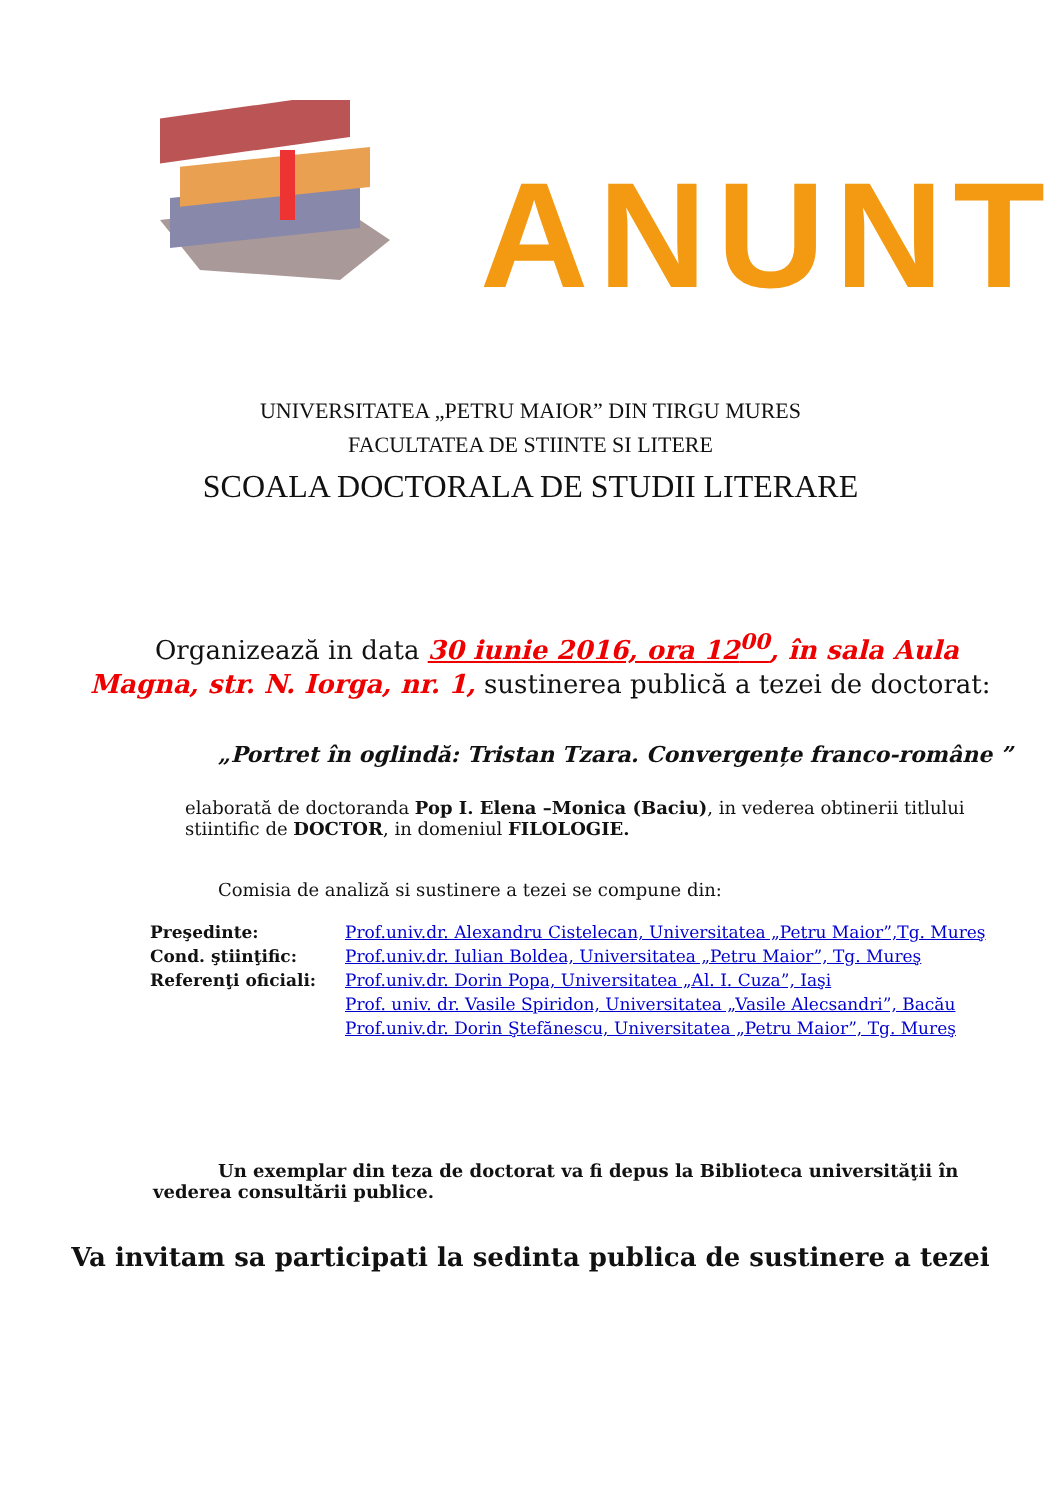ANUNT
UNIVERSITATEA „PETRU MAIOR” DIN TIRGU MURES
FACULTATEA DE STIINTE SI LITERE
SCOALA DOCTORALA DE STUDII LITERARE
Organizează in data 30 iunie 2016, ora 12<sup>00</sup>, în sala Aula Magna, str. N. Iorga, nr. 1, sustinerea publică a tezei de doctorat:
„Portret în oglindă: Tristan Tzara. Convergențe franco-române ”
elaborată de doctoranda Pop I. Elena –Monica (Baciu), in vederea obtinerii titlului stiintific de DOCTOR, in domeniul FILOLOGIE.
Comisia de analiză si sustinere a tezei se compune din:
| Preşedinte: | Prof.univ.dr. Alexandru Cistelecan, Universitatea „Petru Maior”,Tg. Mureş |
| Cond. ştiinţific: | Prof.univ.dr. Iulian Boldea, Universitatea „Petru Maior”, Tg. Mureş |
| Referenţi oficiali: | Prof.univ.dr. Dorin Popa, Universitatea „Al. I. Cuza”, Iaşi |
| | Prof. univ. dr. Vasile Spiridon, Universitatea „Vasile Alecsandri”, Bacău |
| | Prof.univ.dr. Dorin Ştefănescu, Universitatea „Petru Maior”, Tg. Mureş |
Un exemplar din teza de doctorat va fi depus la Biblioteca universităţii în vederea consultării publice.
Va invitam sa participati la sedinta publica de sustinere a tezei